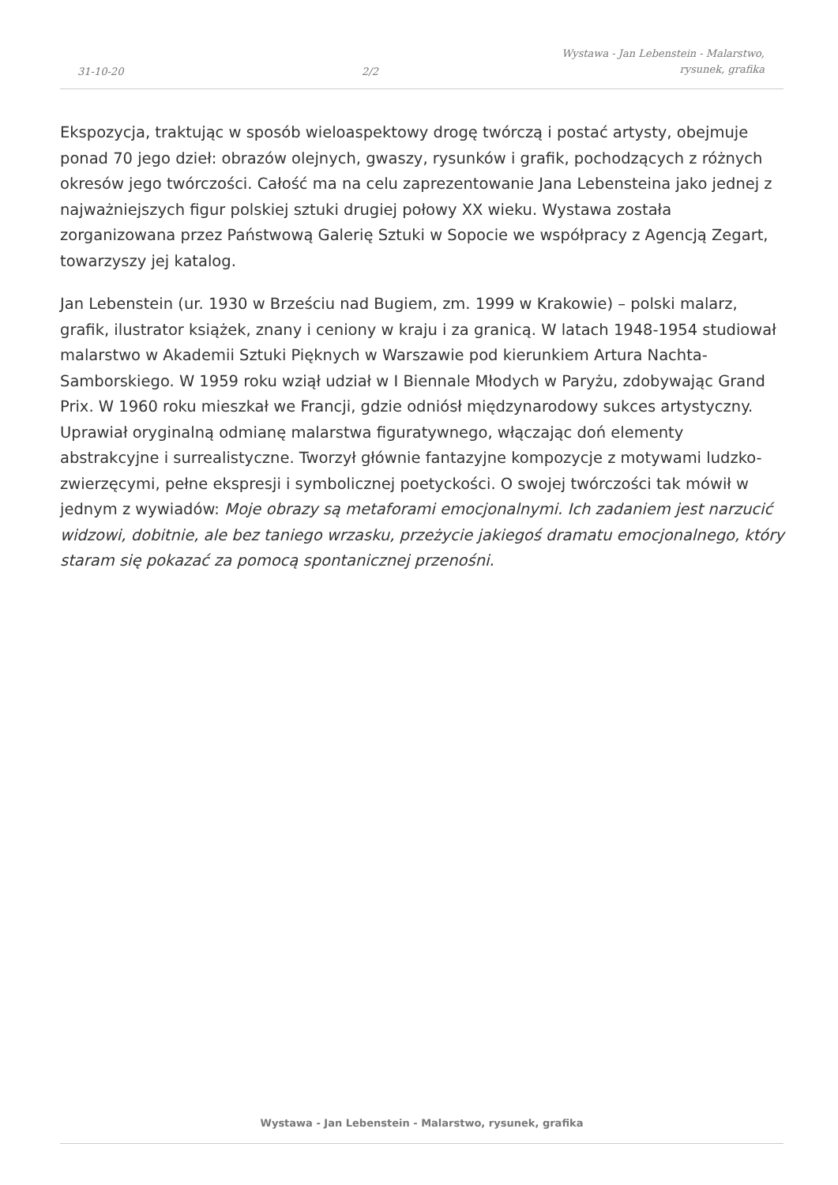31-10-20
2/2
Wystawa - Jan Lebenstein - Malarstwo,
rysunek, grafika
Ekspozycja, traktując w sposób wieloaspektowy drogę twórczą i postać artysty, obejmuje ponad 70 jego dzieł: obrazów olejnych, gwaszy, rysunków i grafik, pochodzących z różnych okresów jego twórczości. Całość ma na celu zaprezentowanie Jana Lebensteina jako jednej z najważniejszych figur polskiej sztuki drugiej połowy XX wieku. Wystawa została zorganizowana przez Państwową Galerię Sztuki w Sopocie we współpracy z Agencją Zegart, towarzyszy jej katalog.
Jan Lebenstein (ur. 1930 w Brześciu nad Bugiem, zm. 1999 w Krakowie) – polski malarz, grafik, ilustrator książek, znany i ceniony w kraju i za granicą. W latach 1948-1954 studiował malarstwo w Akademii Sztuki Pięknych w Warszawie pod kierunkiem Artura Nachta-Samborskiego. W 1959 roku wziął udział w I Biennale Młodych w Paryżu, zdobywając Grand Prix. W 1960 roku mieszkał we Francji, gdzie odniósł międzynarodowy sukces artystyczny. Uprawiał oryginalną odmianę malarstwa figuratywnego, włączając doń elementy abstrakcyjne i surrealistyczne. Tworzył głównie fantazyjne kompozycje z motywami ludzko-zwierzęcymi, pełne ekspresji i symbolicznej poetyckości. O swojej twórczości tak mówił w jednym z wywiadów: Moje obrazy są metaforami emocjonalnymi. Ich zadaniem jest narzucić widzowi, dobitnie, ale bez taniego wrzasku, przeżycie jakiegoś dramatu emocjonalnego, który staram się pokazać za pomocą spontanicznej przenośni.
Wystawa - Jan Lebenstein - Malarstwo, rysunek, grafika